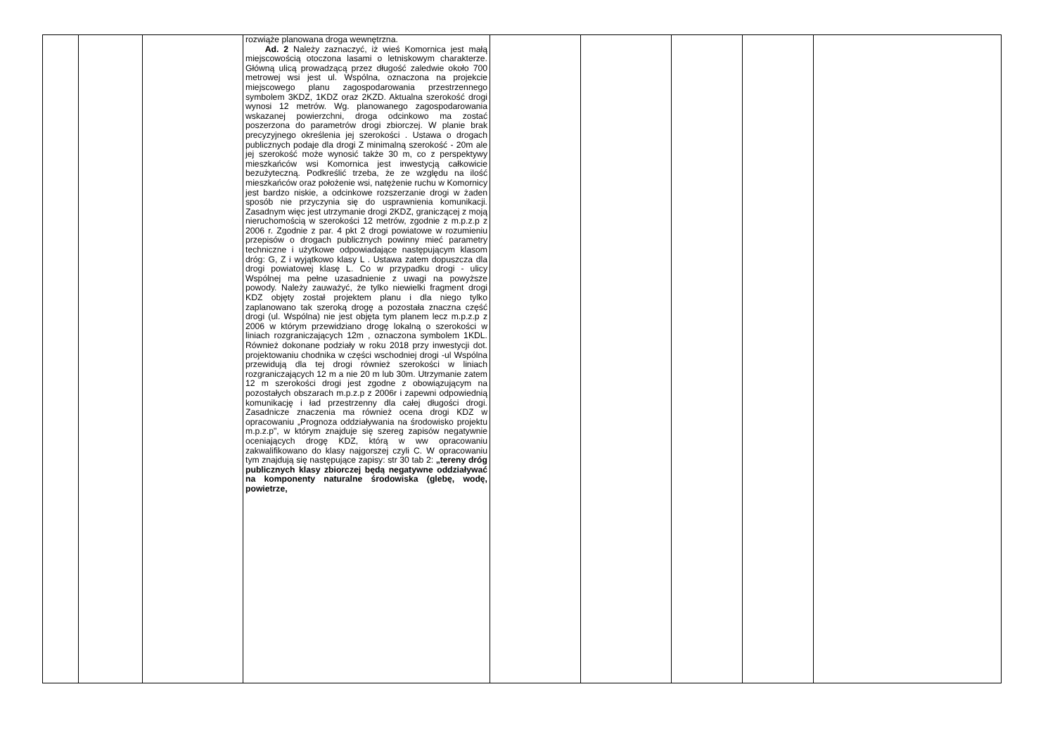| | | | rozwiąże planowana droga wewnętrzna. Ad. 2 Należy zaznaczyć, iż wieś Komornica jest małą miejscowością otoczona lasami o letniskowym charakterze. Główną ulicą prowadzącą przez długość zaledwie około 700 metrowej wsi jest ul. Wspólna, oznaczona na projekcie miejscowego planu zagospodarowania przestrzennego symbolem 3KDZ, 1KDZ oraz 2KZD. Aktualna szerokość drogi wynosi 12 metrów. Wg. planowanego zagospodarowania wskazanej powierzchni, droga odcinkowo ma zostać poszerzona do parametrów drogi zbiorczej. W planie brak precyzyjnego określenia jej szerokości . Ustawa o drogach publicznych podaje dla drogi Z minimalną szerokość - 20m ale jej szerokość może wynosić także 30 m, co z perspektywy mieszkańców wsi Komornica jest inwestycją całkowicie bezużyteczną. Podkreślić trzeba, że ze względu na ilość mieszkańców oraz położenie wsi, natężenie ruchu w Komornicy jest bardzo niskie, a odcinkowe rozszerzanie drogi w żaden sposób nie przyczynia się do usprawnienia komunikacji. Zasadnym więc jest utrzymanie drogi 2KDZ, graniczącej z moją nieruchomością w szerokości 12 metrów, zgodnie z m.p.z.p z 2006 r. Zgodnie z par. 4 pkt 2 drogi powiatowe w rozumieniu przepisów o drogach publicznych powinny mieć parametry techniczne i użytkowe odpowiadające następującym klasom dróg: G, Z i wyjątkowo klasy L . Ustawa zatem dopuszcza dla drogi powiatowej klasę L. Co w przypadku drogi - ulicy Wspólnej ma pełne uzasadnienie z uwagi na powyższe powody. Należy zauważyć, że tylko niewielki fragment drogi KDZ objęty został projektem planu i dla niego tylko zaplanowano tak szeroką drogę a pozostała znaczna część drogi (ul. Wspólna) nie jest objęta tym planem lecz m.p.z.p z 2006 w którym przewidziano drogę lokalną o szerokości w liniach rozgraniczających 12m , oznaczona symbolem 1KDL. Również dokonane podziały w roku 2018 przy inwestycji dot. projektowaniu chodnika w części wschodniej drogi -ul Wspólna przewidują dla tej drogi również szerokości w liniach rozgraniczających 12 m a nie 20 m lub 30m. Utrzymanie zatem 12 m szerokości drogi jest zgodne z obowiązującym na pozostałych obszarach m.p.z.p z 2006r i zapewni odpowiednią komunikację i ład przestrzenny dla całej długości drogi. Zasadnicze znaczenia ma również ocena drogi KDZ w opracowaniu „Prognoza oddziaływania na środowisko projektu m.p.z.p", w którym znajduje się szereg zapisów negatywnie oceniających drogę KDZ, którą w ww opracowaniu zakwalifikowano do klasy najgorszej czyli C. W opracowaniu tym znajdują się następujące zapisy: str 30 tab 2: „tereny dróg publicznych klasy zbiorczej będą negatywne oddziaływać na komponenty naturalne środowiska (glebę, wodę, powietrze, | | | | | |